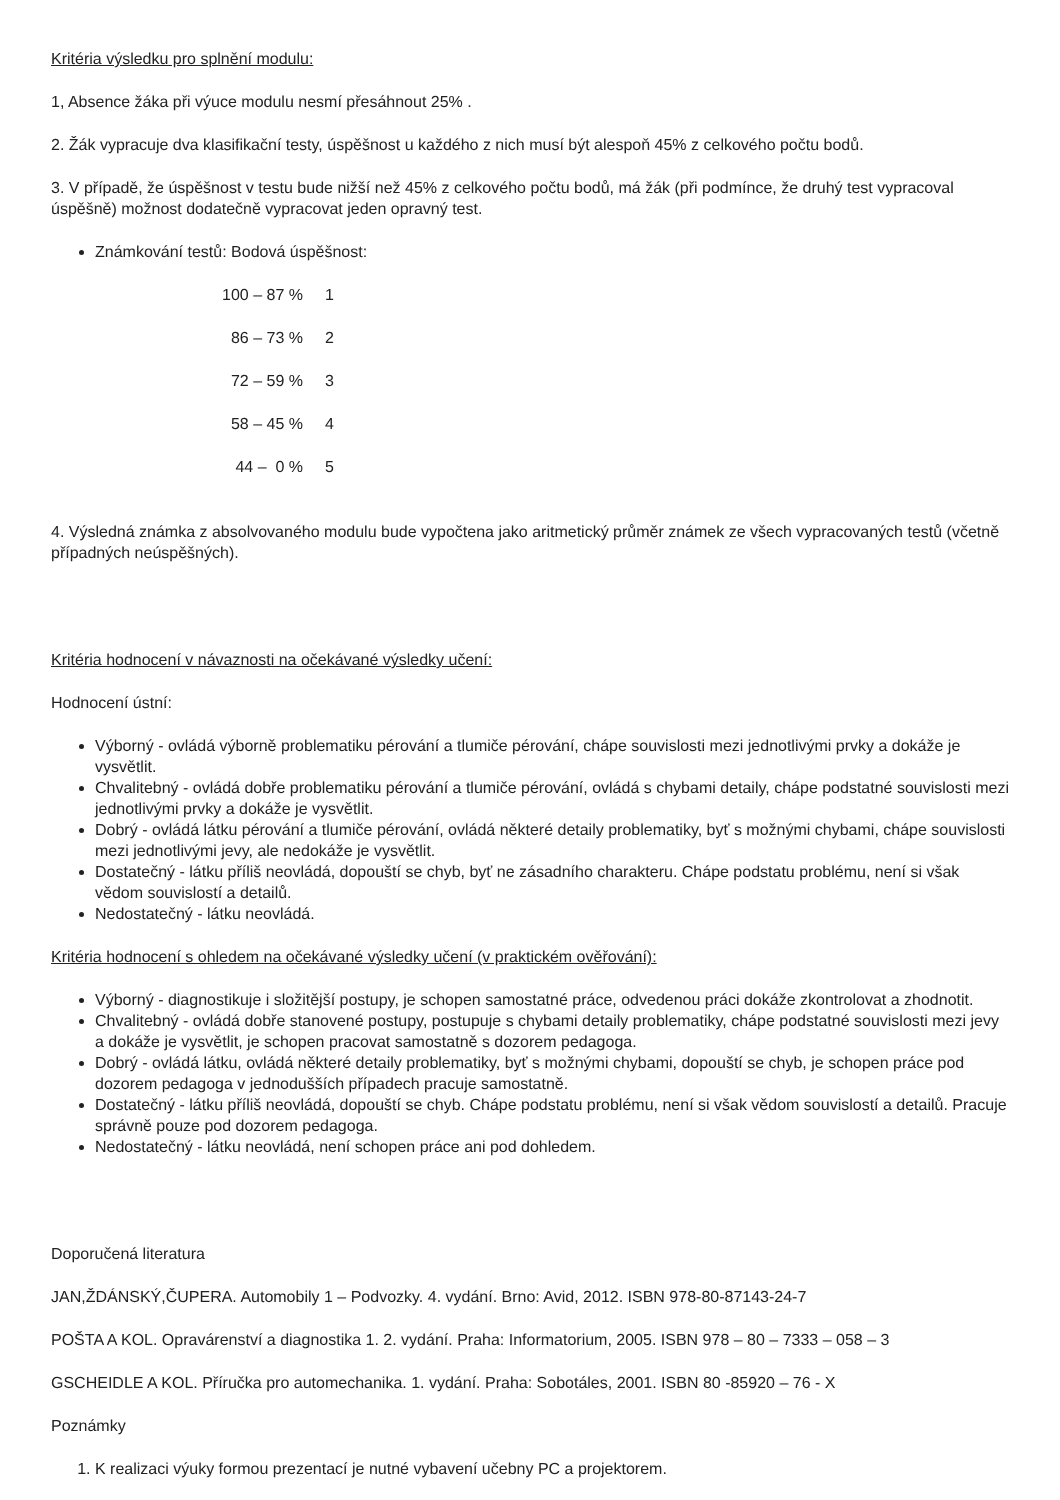Kritéria výsledku pro splnění modulu:
1, Absence žáka při výuce modulu nesmí přesáhnout 25% .
2. Žák vypracuje dva klasifikační testy, úspěšnost u každého z nich musí být alespoň 45% z celkového počtu bodů.
3. V případě, že úspěšnost v testu bude nižší než 45% z celkového počtu bodů, má žák (při podmínce, že druhý test vypracoval úspěšně) možnost dodatečně vypracovat jeden opravný test.
Známkování testů: Bodová úspěšnost:
| 100 – 87 % | 1 |
| 86 – 73 % | 2 |
| 72 – 59 % | 3 |
| 58 – 45 % | 4 |
| 44 – 0 % | 5 |
4. Výsledná známka z absolvovaného modulu bude vypočtena jako aritmetický průměr známek ze všech vypracovaných testů (včetně případných neúspěšných).
Kritéria hodnocení v návaznosti na očekávané výsledky učení:
Hodnocení ústní:
Výborný - ovládá výborně problematiku pérování a tlumiče pérování, chápe souvislosti mezi jednotlivými prvky a dokáže je vysvětlit.
Chvalitebný - ovládá dobře problematiku pérování a tlumiče pérování, ovládá s chybami detaily, chápe podstatné souvislosti mezi jednotlivými prvky a dokáže je vysvětlit.
Dobrý - ovládá látku pérování a tlumiče pérování, ovládá některé detaily problematiky, byť s možnými chybami, chápe souvislosti mezi jednotlivými jevy, ale nedokáže je vysvětlit.
Dostatečný - látku příliš neovládá, dopouští se chyb, byť ne zásadního charakteru. Chápe podstatu problému, není si však vědom souvislostí a detailů.
Nedostatečný - látku neovládá.
Kritéria hodnocení s ohledem na očekávané výsledky učení (v praktickém ověřování):
Výborný - diagnostikuje i složitější postupy, je schopen samostatné práce, odvedenou práci dokáže zkontrolovat a zhodnotit.
Chvalitebný - ovládá dobře stanovené postupy, postupuje s chybami detaily problematiky, chápe podstatné souvislosti mezi jevy a dokáže je vysvětlit, je schopen pracovat samostatně s dozorem pedagoga.
Dobrý - ovládá látku, ovládá některé detaily problematiky, byť s možnými chybami, dopouští se chyb, je schopen práce pod dozorem pedagoga v jednodušších případech pracuje samostatně.
Dostatečný - látku příliš neovládá, dopouští se chyb. Chápe podstatu problému, není si však vědom souvislostí a detailů. Pracuje správně pouze pod dozorem pedagoga.
Nedostatečný - látku neovládá, není schopen práce ani pod dohledem.
Doporučená literatura
JAN,ŽDÁNSKÝ,ČUPERA. Automobily 1 – Podvozky. 4. vydání. Brno: Avid, 2012. ISBN 978-80-87143-24-7
POŠTA A KOL. Opravárenství a diagnostika 1. 2. vydání. Praha: Informatorium, 2005. ISBN 978 – 80 – 7333 – 058 – 3
GSCHEIDLE A KOL. Příručka pro automechanika. 1. vydání. Praha: Sobotáles, 2001. ISBN 80 -85920 – 76 - X
Poznámky
1. K realizaci výuky formou prezentací je nutné vybavení učebny PC a projektorem.